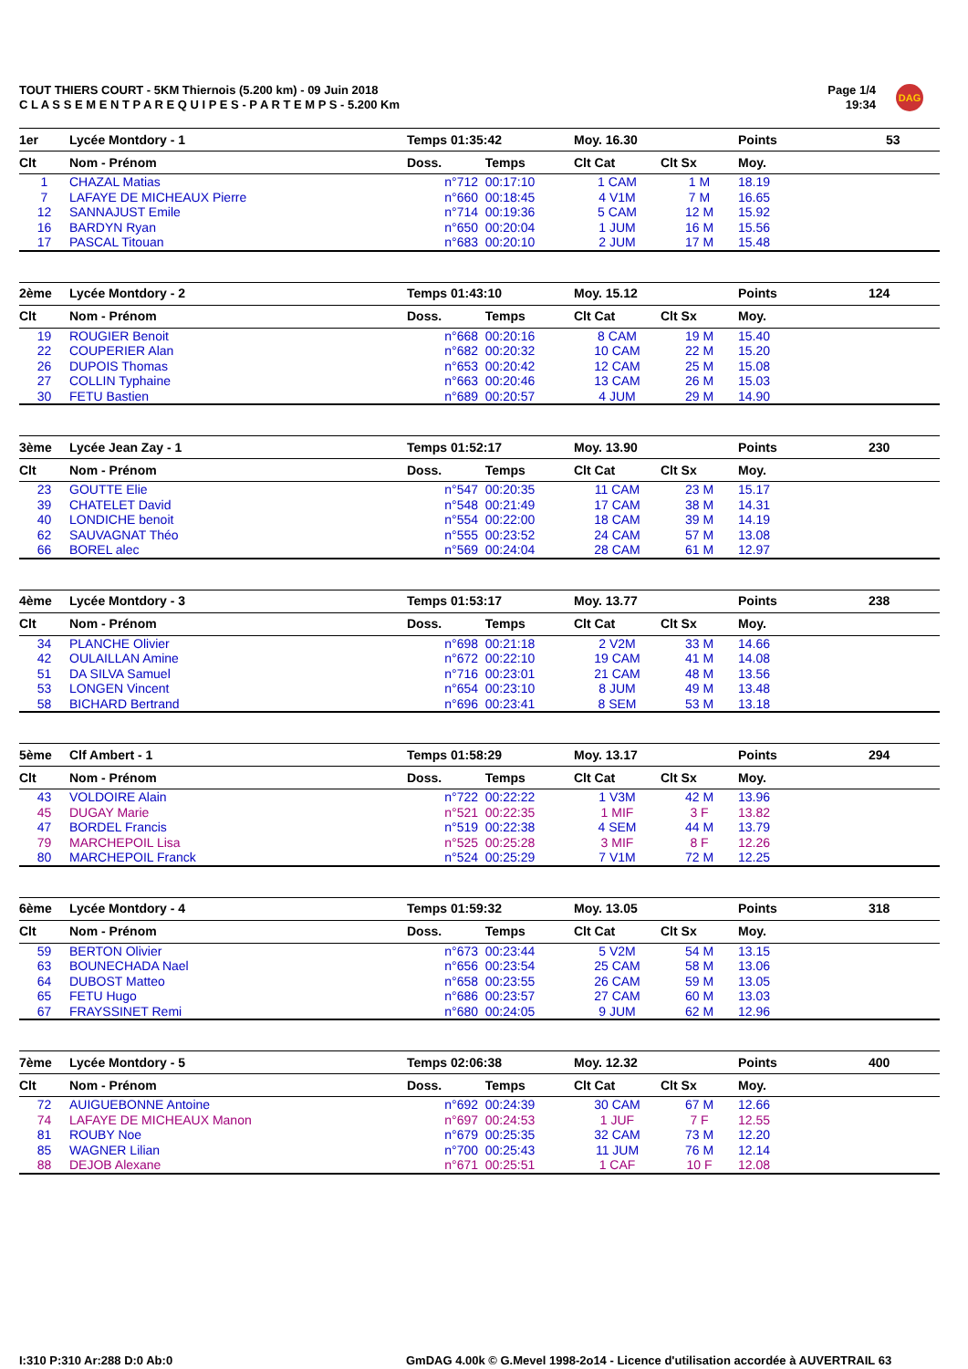TOUT THIERS COURT - 5KM Thiernois (5.200 km) - 09 Juin 2018
C L A S S E M E N T P A R E Q U I P E S - P A R T E M P S - 5.200 Km
Page 1/4
19:34
DAG
| 1er | Lycée Montdory - 1 | Temps 01:35:42 | | Moy. 16.30 | | Points | 53 |
| Clt | Nom - Prénom | Doss. | Temps | Clt Cat | Clt Sx | Moy. | |
| 1 | CHAZAL Matias | n°712 | 00:17:10 | 1 CAM | 1 M | 18.19 | |
| 7 | LAFAYE DE MICHEAUX Pierre | n°660 | 00:18:45 | 4 V1M | 7 M | 16.65 | |
| 12 | SANNAJUST Emile | n°714 | 00:19:36 | 5 CAM | 12 M | 15.92 | |
| 16 | BARDYN Ryan | n°650 | 00:20:04 | 1 JUM | 16 M | 15.56 | |
| 17 | PASCAL Titouan | n°683 | 00:20:10 | 2 JUM | 17 M | 15.48 | |
| 2ème | Lycée Montdory - 2 | Temps 01:43:10 | | Moy. 15.12 | | Points | 124 |
| Clt | Nom - Prénom | Doss. | Temps | Clt Cat | Clt Sx | Moy. | |
| 19 | ROUGIER Benoit | n°668 | 00:20:16 | 8 CAM | 19 M | 15.40 | |
| 22 | COUPERIER Alan | n°682 | 00:20:32 | 10 CAM | 22 M | 15.20 | |
| 26 | DUPOIS Thomas | n°653 | 00:20:42 | 12 CAM | 25 M | 15.08 | |
| 27 | COLLIN Typhaine | n°663 | 00:20:46 | 13 CAM | 26 M | 15.03 | |
| 30 | FETU Bastien | n°689 | 00:20:57 | 4 JUM | 29 M | 14.90 | |
| 3ème | Lycée Jean Zay - 1 | Temps 01:52:17 | | Moy. 13.90 | | Points | 230 |
| Clt | Nom - Prénom | Doss. | Temps | Clt Cat | Clt Sx | Moy. | |
| 23 | GOUTTE Elie | n°547 | 00:20:35 | 11 CAM | 23 M | 15.17 | |
| 39 | CHATELET David | n°548 | 00:21:49 | 17 CAM | 38 M | 14.31 | |
| 40 | LONDICHE benoit | n°554 | 00:22:00 | 18 CAM | 39 M | 14.19 | |
| 62 | SAUVAGNAT Théo | n°555 | 00:23:52 | 24 CAM | 57 M | 13.08 | |
| 66 | BOREL alec | n°569 | 00:24:04 | 28 CAM | 61 M | 12.97 | |
| 4ème | Lycée Montdory - 3 | Temps 01:53:17 | | Moy. 13.77 | | Points | 238 |
| Clt | Nom - Prénom | Doss. | Temps | Clt Cat | Clt Sx | Moy. | |
| 34 | PLANCHE Olivier | n°698 | 00:21:18 | 2 V2M | 33 M | 14.66 | |
| 42 | OULAILLAN Amine | n°672 | 00:22:10 | 19 CAM | 41 M | 14.08 | |
| 51 | DA SILVA Samuel | n°716 | 00:23:01 | 21 CAM | 48 M | 13.56 | |
| 53 | LONGEN Vincent | n°654 | 00:23:10 | 8 JUM | 49 M | 13.48 | |
| 58 | BICHARD Bertrand | n°696 | 00:23:41 | 8 SEM | 53 M | 13.18 | |
| 5ème | Clf Ambert - 1 | Temps 01:58:29 | | Moy. 13.17 | | Points | 294 |
| Clt | Nom - Prénom | Doss. | Temps | Clt Cat | Clt Sx | Moy. | |
| 43 | VOLDOIRE Alain | n°722 | 00:22:22 | 1 V3M | 42 M | 13.96 | |
| 45 | DUGAY Marie | n°521 | 00:22:35 | 1 MIF | 3 F | 13.82 | |
| 47 | BORDEL Francis | n°519 | 00:22:38 | 4 SEM | 44 M | 13.79 | |
| 79 | MARCHEPOIL Lisa | n°525 | 00:25:28 | 3 MIF | 8 F | 12.26 | |
| 80 | MARCHEPOIL Franck | n°524 | 00:25:29 | 7 V1M | 72 M | 12.25 | |
| 6ème | Lycée Montdory - 4 | Temps 01:59:32 | | Moy. 13.05 | | Points | 318 |
| Clt | Nom - Prénom | Doss. | Temps | Clt Cat | Clt Sx | Moy. | |
| 59 | BERTON Olivier | n°673 | 00:23:44 | 5 V2M | 54 M | 13.15 | |
| 63 | BOUNECHADA Nael | n°656 | 00:23:54 | 25 CAM | 58 M | 13.06 | |
| 64 | DUBOST Matteo | n°658 | 00:23:55 | 26 CAM | 59 M | 13.05 | |
| 65 | FETU Hugo | n°686 | 00:23:57 | 27 CAM | 60 M | 13.03 | |
| 67 | FRAYSSINET Remi | n°680 | 00:24:05 | 9 JUM | 62 M | 12.96 | |
| 7ème | Lycée Montdory - 5 | Temps 02:06:38 | | Moy. 12.32 | | Points | 400 |
| Clt | Nom - Prénom | Doss. | Temps | Clt Cat | Clt Sx | Moy. | |
| 72 | AUIGUEBONNE Antoine | n°692 | 00:24:39 | 30 CAM | 67 M | 12.66 | |
| 74 | LAFAYE DE MICHEAUX Manon | n°697 | 00:24:53 | 1 JUF | 7 F | 12.55 | |
| 81 | ROUBY Noe | n°679 | 00:25:35 | 32 CAM | 73 M | 12.20 | |
| 85 | WAGNER Lilian | n°700 | 00:25:43 | 11 JUM | 76 M | 12.14 | |
| 88 | DEJOB Alexane | n°671 | 00:25:51 | 1 CAF | 10 F | 12.08 | |
I:310 P:310 Ar:288 D:0 Ab:0
GmDAG 4.00k © G.Mevel 1998-2o14 - Licence d'utilisation accordée à AUVERTRAIL 63